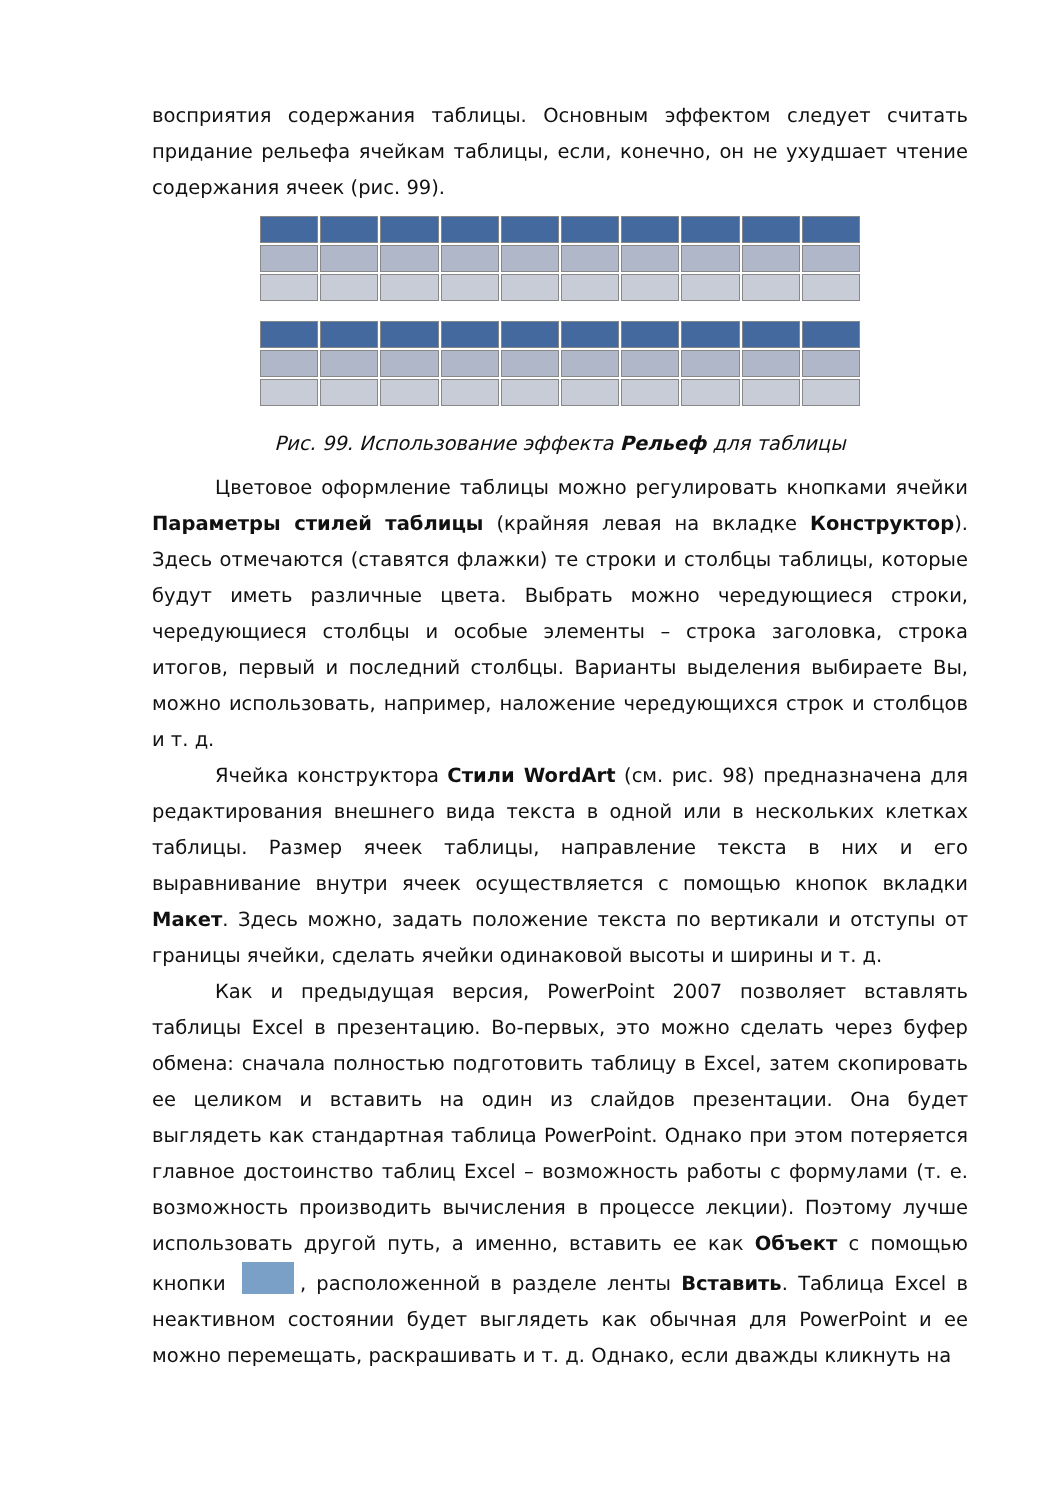восприятия содержания таблицы. Основным эффектом следует считать придание рельефа ячейкам таблицы, если, конечно, он не ухудшает чтение содержания ячеек (рис. 99).
Рис. 99. Использование эффекта Рельеф для таблицы
Цветовое оформление таблицы можно регулировать кнопками ячейки Параметры стилей таблицы (крайняя левая на вкладке Конструктор). Здесь отмечаются (ставятся флажки) те строки и столбцы таблицы, которые будут иметь различные цвета. Выбрать можно чередующиеся строки, чередующиеся столбцы и особые элементы – строка заголовка, строка итогов, первый и последний столбцы. Варианты выделения выбираете Вы, можно использовать, например, наложение чередующихся строк и столбцов и т. д.
Ячейка конструктора Стили WordArt (см. рис. 98) предназначена для редактирования внешнего вида текста в одной или в нескольких клетках таблицы. Размер ячеек таблицы, направление текста в них и его выравнивание внутри ячеек осуществляется с помощью кнопок вкладки Макет. Здесь можно, задать положение текста по вертикали и отступы от границы ячейки, сделать ячейки одинаковой высоты и ширины и т. д.
Как и предыдущая версия, PowerPoint 2007 позволяет вставлять таблицы Excel в презентацию. Во-первых, это можно сделать через буфер обмена: сначала полностью подготовить таблицу в Excel, затем скопировать ее целиком и вставить на один из слайдов презентации. Она будет выглядеть как стандартная таблица PowerPoint. Однако при этом потеряется главное достоинство таблиц Excel – возможность работы с формулами (т. е. возможность производить вычисления в процессе лекции). Поэтому лучше использовать другой путь, а именно, вставить ее как Объект с помощью кнопки , расположенной в разделе ленты Вставить. Таблица Excel в неактивном состоянии будет выглядеть как обычная для PowerPoint и ее можно перемещать, раскрашивать и т. д. Однако, если дважды кликнуть на